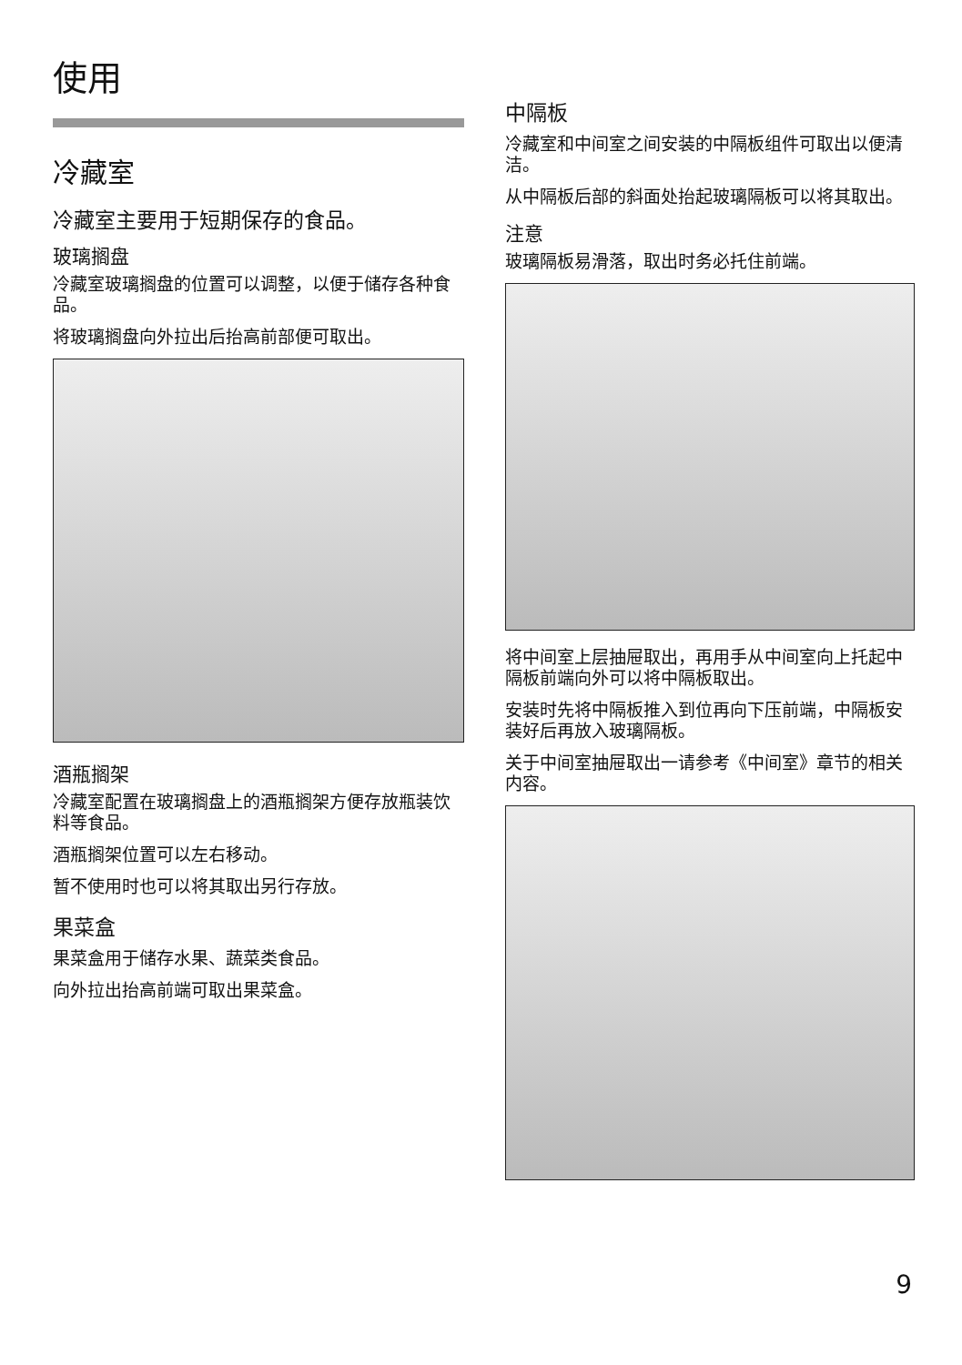使用
冷藏室
冷藏室主要用于短期保存的食品。
玻璃搁盘
冷藏室玻璃搁盘的位置可以调整，以便于储存各种食品。
将玻璃搁盘向外拉出后抬高前部便可取出。
酒瓶搁架
冷藏室配置在玻璃搁盘上的酒瓶搁架方便存放瓶装饮料等食品。
酒瓶搁架位置可以左右移动。
暂不使用时也可以将其取出另行存放。
果菜盒
果菜盒用于储存水果、蔬菜类食品。
向外拉出抬高前端可取出果菜盒。
中隔板
冷藏室和中间室之间安装的中隔板组件可取出以便清洁。
从中隔板后部的斜面处抬起玻璃隔板可以将其取出。
注意
玻璃隔板易滑落，取出时务必托住前端。
将中间室上层抽屉取出，再用手从中间室向上托起中隔板前端向外可以将中隔板取出。
安装时先将中隔板推入到位再向下压前端，中隔板安装好后再放入玻璃隔板。
关于中间室抽屉取出一请参考《中间室》章节的相关内容。
9